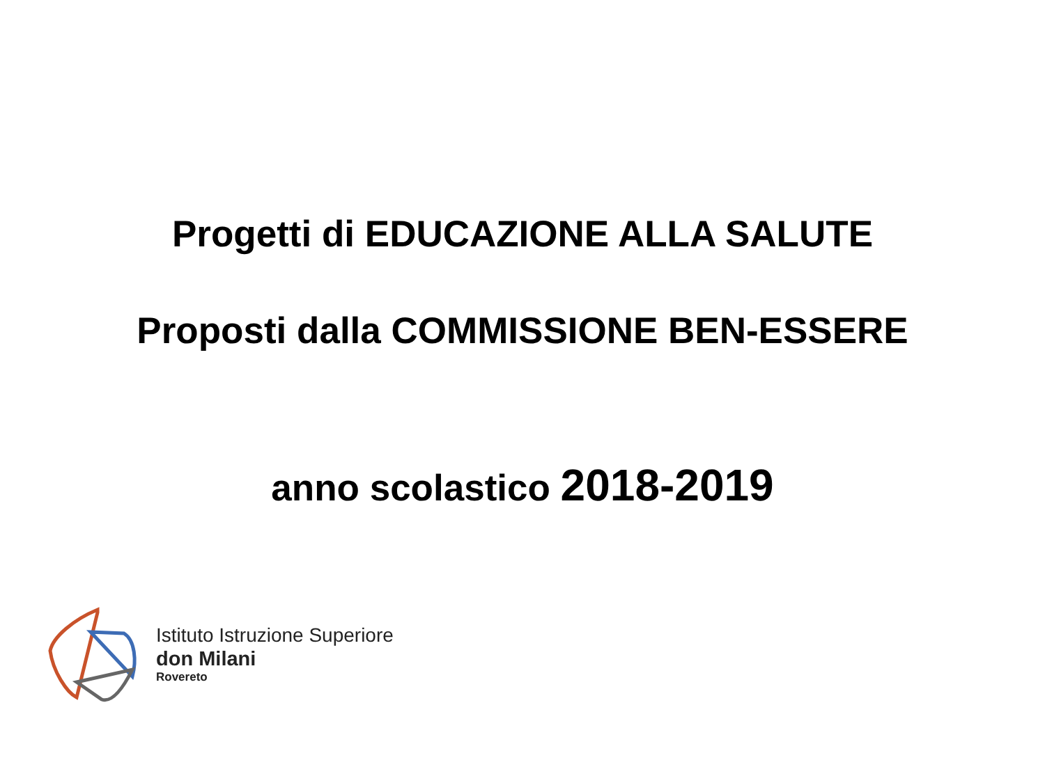Progetti di EDUCAZIONE ALLA SALUTE
Proposti dalla COMMISSIONE BEN-ESSERE
anno scolastico 2018-2019
Istituto Istruzione Superiore
don Milani
Rovereto